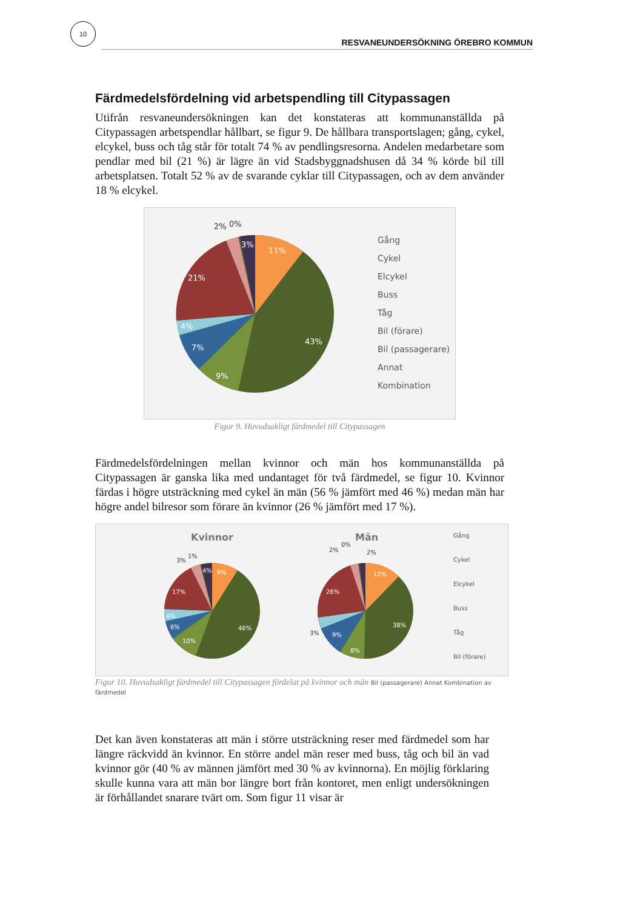10
RESVANEUNDERSÖKNING ÖREBRO KOMMUN
Färdmedelsfördelning vid arbetspendling till Citypassagen
Utifrån resvaneundersökningen kan det konstateras att kommunanställda på Citypassagen arbetspendlar hållbart, se figur 9. De hållbara transportslagen; gång, cykel, elcykel, buss och tåg står för totalt 74 % av pendlingsresorna. Andelen medarbetare som pendlar med bil (21 %) är lägre än vid Stadsbyggnadshusen då 34 % körde bil till arbetsplatsen. Totalt 52 % av de svarande cyklar till Citypassagen, och av dem använder 18 % elcykel.
11%
43%
9%
7%
4%
21%
3%
2%
0%
Gång
Cykel
Elcykel
Buss
Tåg
Bil (förare)
Bil (passagerare)
Annat
Kombination
Figur 9. Huvudsakligt färdmedel till Citypassagen
Färdmedelsfördelningen mellan kvinnor och män hos kommunanställda på Citypassagen är ganska lika med undantaget för två färdmedel, se figur 10. Kvinnor färdas i högre utsträckning med cykel än män (56 % jämfört med 46 %) medan män har högre andel bilresor som förare än kvinnor (26 % jämfört med 17 %).
Kvinnor
Män
9%
46%
10%
6%
4%
17%
4%
12%
38%
8%
9%
26%
3%
1%
2%
0%
2%
3%
Gång
Cykel
Elcykel
Buss
Tåg
Bil (förare)
Figur 10. Huvudsakligt färdmedel till Citypassagen fördelat på kvinnor och män Bil (passagerare) Annat Kombination av färdmedel
Det kan även konstateras att män i större utsträckning reser med färdmedel som har längre räckvidd än kvinnor. En större andel män reser med buss, tåg och bil än vad kvinnor gör (40 % av männen jämfört med 30 % av kvinnorna). En möjlig förklaring skulle kunna vara att män bor längre bort från kontoret, men enligt undersökningen är förhållandet snarare tvärt om. Som figur 11 visar är